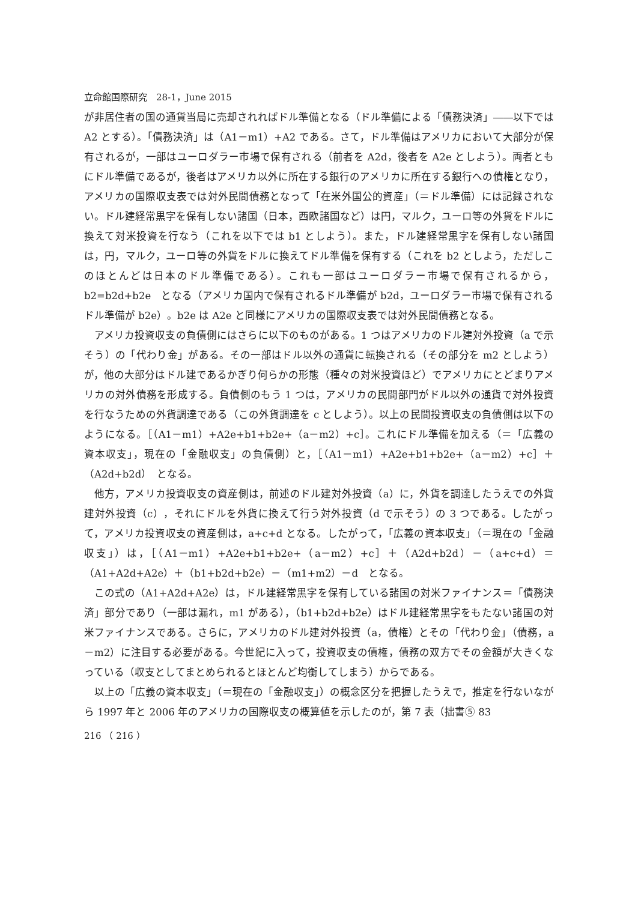立命館国際研究　28-1，June 2015
が非居住者の国の通貨当局に売却されればドル準備となる（ドル準備による「債務決済」――以下では A2 とする）。「債務決済」は（A1－m1）+A2 である。さて，ドル準備はアメリカにおいて大部分が保有されるが，一部はユーロダラー市場で保有される（前者を A2d，後者を A2e としよう）。両者ともにドル準備であるが，後者はアメリカ以外に所在する銀行のアメリカに所在する銀行への債権となり，アメリカの国際収支表では対外民間債務となって「在米外国公的資産」（＝ドル準備）には記録されない。ドル建経常黒字を保有しない諸国（日本，西欧諸国など）は円，マルク，ユーロ等の外貨をドルに換えて対米投資を行なう（これを以下では b1 としよう）。また，ドル建経常黒字を保有しない諸国は，円，マルク，ユーロ等の外貨をドルに換えてドル準備を保有する（これを b2 としよう，ただしこのほとんどは日本のドル準備である）。これも一部はユーロダラー市場で保有されるから，b2=b2d+b2e　となる（アメリカ国内で保有されるドル準備が b2d，ユーロダラー市場で保有されるドル準備が b2e）。b2e は A2e と同様にアメリカの国際収支表では対外民間債務となる。
アメリカ投資収支の負債側にはさらに以下のものがある。1 つはアメリカのドル建対外投資（a で示そう）の「代わり金」がある。その一部はドル以外の通貨に転換される（その部分を m2 としよう）が，他の大部分はドル建であるかぎり何らかの形態（種々の対米投資ほど）でアメリカにとどまりアメリカの対外債務を形成する。負債側のもう 1 つは，アメリカの民間部門がドル以外の通貨で対外投資を行なうための外貨調達である（この外貨調達を c としよう）。以上の民間投資収支の負債側は以下のようになる。［（A1－m1）+A2e+b1+b2e+（a－m2）+c］。これにドル準備を加える（＝「広義の資本収支」，現在の「金融収支」の負債側）と，［（A1－m1）+A2e+b1+b2e+（a－m2）+c］＋（A2d+b2d）　となる。
他方，アメリカ投資収支の資産側は，前述のドル建対外投資（a）に，外貨を調達したうえでの外貨建対外投資（c），それにドルを外貨に換えて行う対外投資（d で示そう）の 3 つである。したがって，アメリカ投資収支の資産側は，a+c+d となる。したがって，「広義の資本収支」（＝現在の「金融収支」）は，［（A1－m1）+A2e+b1+b2e+（a－m2）+c］＋（A2d+b2d）－（a+c+d）＝（A1+A2d+A2e）＋（b1+b2d+b2e）－（m1+m2）－d　となる。
この式の（A1+A2d+A2e）は，ドル建経常黒字を保有している諸国の対米ファイナンス＝「債務決済」部分であり（一部は漏れ，m1 がある），（b1+b2d+b2e）はドル建経常黒字をもたない諸国の対米ファイナンスである。さらに，アメリカのドル建対外投資（a，債権）とその「代わり金」（債務，a－m2）に注目する必要がある。今世紀に入って，投資収支の債権，債務の双方でその金額が大きくなっている（収支としてまとめられるとほとんど均衡してしまう）からである。
以上の「広義の資本収支」（＝現在の「金融収支」）の概念区分を把握したうえで，推定を行ないながら 1997 年と 2006 年のアメリカの国際収支の概算値を示したのが，第 7 表（拙書⑤ 83
216 （ 216 ）